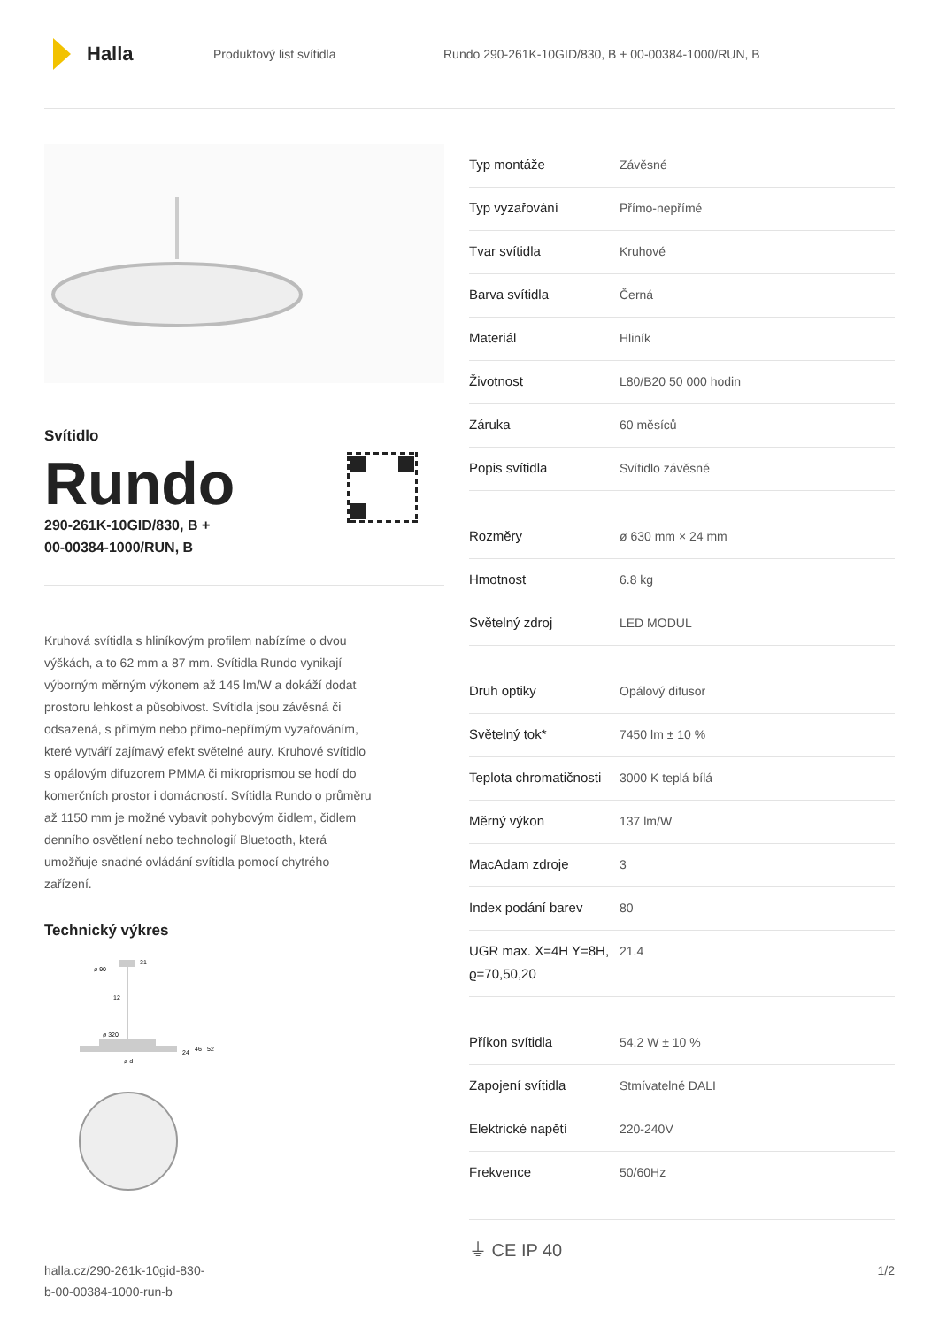Halla
Produktový list svítidla
Rundo 290-261K-10GID/830, B + 00-00384-1000/RUN, B
Svítidlo
Rundo
290-261K-10GID/830, B +
00-00384-1000/RUN, B
Kruhová svítidla s hliníkovým profilem nabízíme o dvou výškách, a to 62 mm a 87 mm. Svítidla Rundo vynikají výborným měrným výkonem až 145 lm/W a dokáží dodat prostoru lehkost a působivost. Svítidla jsou závěsná či odsazená, s přímým nebo přímo-nepřímým vyzařováním, které vytváří zajímavý efekt světelné aury. Kruhové svítidlo s opálovým difuzorem PMMA či mikroprismou se hodí do komerčních prostor i domácností. Svítidla Rundo o průměru až 1150 mm je možné vybavit pohybovým čidlem, čidlem denního osvětlení nebo technologií Bluetooth, která umožňuje snadné ovládání svítidla pomocí chytrého zařízení.
Technický výkres
ø 90
31
12
ø 320
24
46
52
ø d
| Typ montáže | Závěsné |
| Typ vyzařování | Přímo-nepřímé |
| Tvar svítidla | Kruhové |
| Barva svítidla | Černá |
| Materiál | Hliník |
| Životnost | L80/B20 50 000 hodin |
| Záruka | 60 měsíců |
| Popis svítidla | Svítidlo závěsné |
| Rozměry | ø 630 mm × 24 mm |
| Hmotnost | 6.8 kg |
| Světelný zdroj | LED MODUL |
| Druh optiky | Opálový difusor |
| Světelný tok* | 7450 lm ± 10 % |
| Teplota chromatičnosti | 3000 K teplá bílá |
| Měrný výkon | 137 lm/W |
| MacAdam zdroje | 3 |
| Index podání barev | 80 |
| UGR max. X=4H Y=8H, ϱ=70,50,20 | 21.4 |
| Příkon svítidla | 54.2 W ± 10 % |
| Zapojení svítidla | Stmívatelné DALI |
| Elektrické napětí | 220-240V |
| Frekvence | 50/60Hz |
⏚ CE IP 40
halla.cz/290-261k-10gid-830-
b-00-00384-1000-run-b
1/2